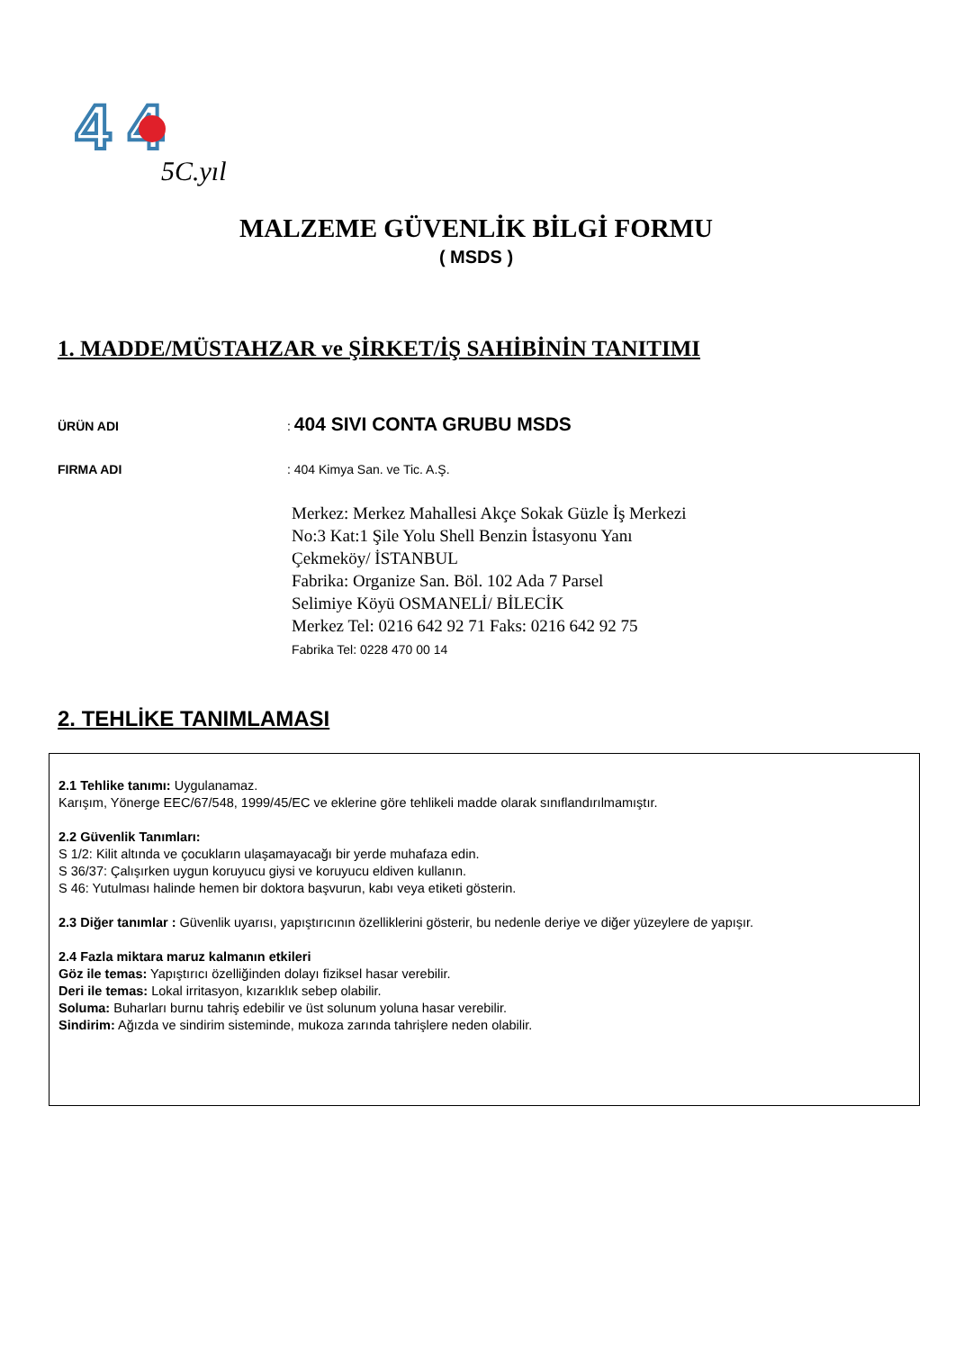4 4
5C.yıl
MALZEME GÜVENLİK BİLGİ FORMU
( MSDS )
1. MADDE/MÜSTAHZAR ve ŞİRKET/İŞ SAHİBİNİN TANITIMI
ÜRÜN ADI : 404 SIVI CONTA GRUBU MSDS
FIRMA ADI : 404 Kimya San. ve Tic. A.Ş.
Merkez: Merkez Mahallesi Akçe Sokak Güzle İş Merkezi
No:3 Kat:1 Şile Yolu Shell Benzin İstasyonu Yanı
Çekmeköy/ İSTANBUL
Fabrika: Organize San. Böl. 102 Ada 7 Parsel
Selimiye Köyü OSMANELİ/ BİLECİK
Merkez Tel: 0216 642 92 71 Faks: 0216 642 92 75
Fabrika Tel: 0228 470 00 14
2. TEHLİKE TANIMLAMASI
2.1 Tehlike tanımı: Uygulanamaz.
Karışım, Yönerge EEC/67/548, 1999/45/EC ve eklerine göre tehlikeli madde olarak sınıflandırılmamıştır.
2.2 Güvenlik Tanımları:
S 1/2: Kilit altında ve çocukların ulaşamayacağı bir yerde muhafaza edin.
S 36/37: Çalışırken uygun koruyucu giysi ve koruyucu eldiven kullanın.
S 46: Yutulması halinde hemen bir doktora başvurun, kabı veya etiketi gösterin.
2.3 Diğer tanımlar : Güvenlik uyarısı, yapıştırıcının özelliklerini gösterir, bu nedenle deriye ve diğer yüzeylere de yapışır.
2.4 Fazla miktara maruz kalmanın etkileri
Göz ile temas: Yapıştırıcı özelliğinden dolayı fiziksel hasar verebilir.
Deri ile temas: Lokal irritasyon, kızarıklık sebep olabilir.
Soluma: Buharları burnu tahriş edebilir ve üst solunum yoluna hasar verebilir.
Sindirim: Ağızda ve sindirim sisteminde, mukoza zarında tahrişlere neden olabilir.